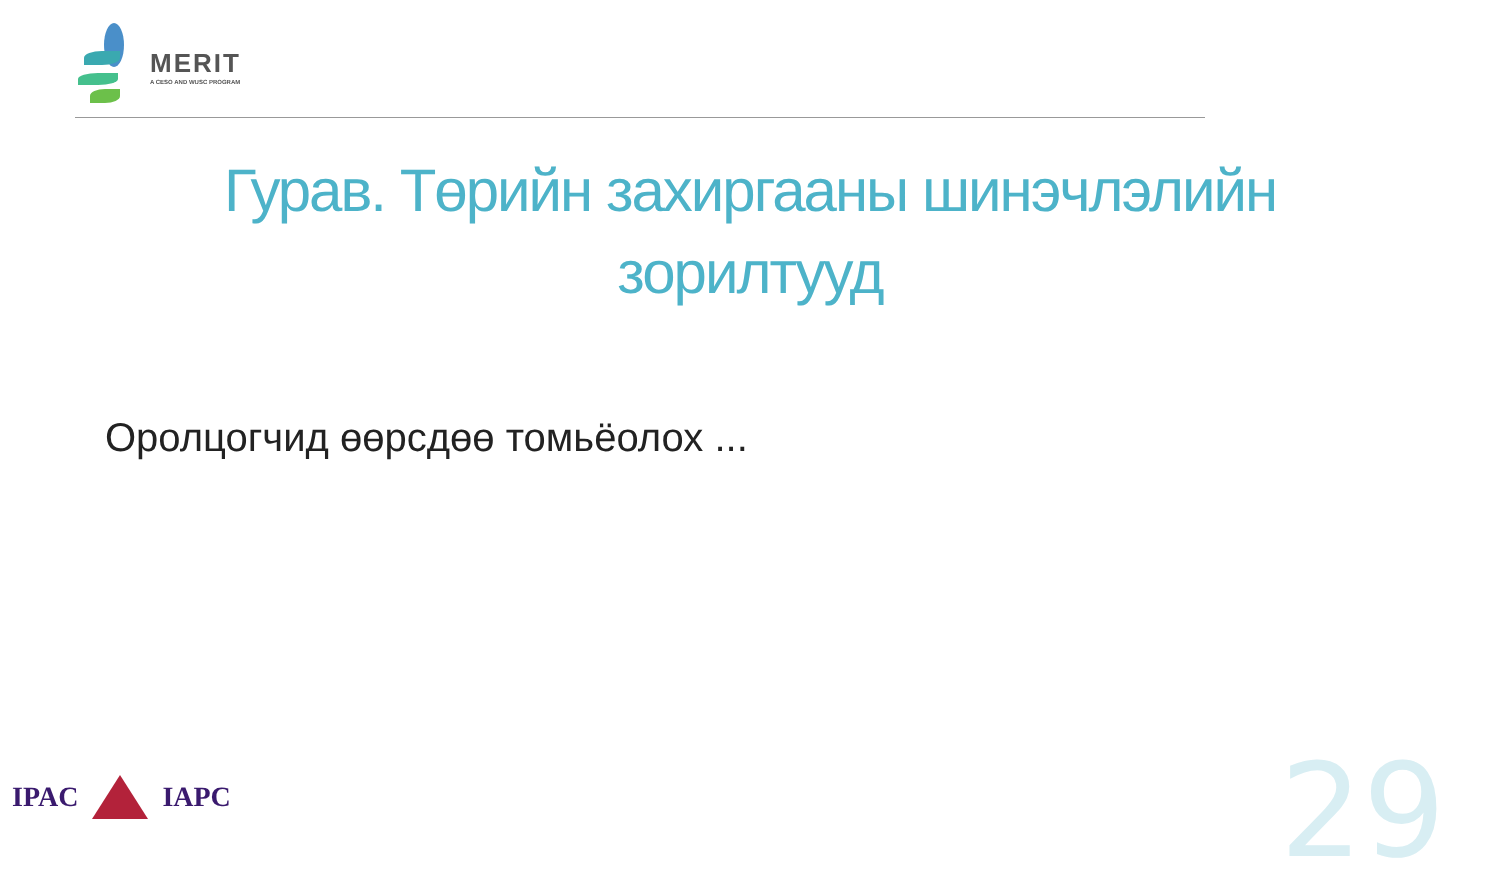MERIT
A CESO AND WUSC PROGRAM
Гурав. Төрийн захиргааны шинэчлэлийн зорилтууд
Оролцогчид өөрсдөө томьёолох ...
IPAC IAPC 29